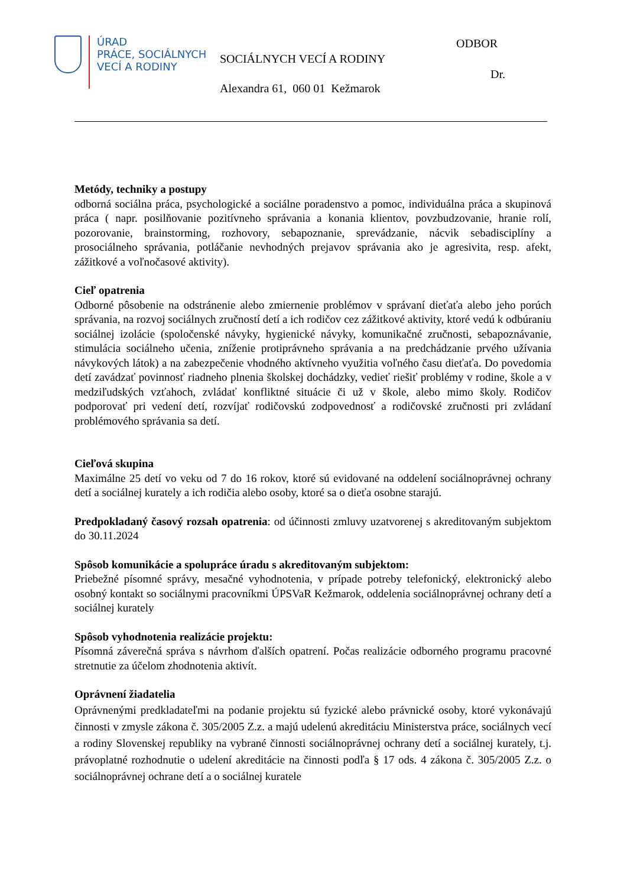ÚRAD
PRÁCE, SOCIÁLNYCH
VECÍ A RODINY
ODBOR
SOCIÁLNYCH VECÍ A RODINY
Dr.
Alexandra 61, 060 01 Kežmarok
Metódy, techniky a postupy
odborná sociálna práca, psychologické a sociálne poradenstvo a pomoc, individuálna práca a skupinová práca ( napr. posilňovanie pozitívneho správania a konania klientov, povzbudzovanie, hranie rolí, pozorovanie, brainstorming, rozhovory, sebapoznanie, sprevádzanie, nácvik sebadisciplíny a prosociálneho správania, potláčanie nevhodných prejavov správania ako je agresivita, resp. afekt, zážitkové a voľnočasové aktivity).
Cieľ opatrenia
Odborné pôsobenie na odstránenie alebo zmiernenie problémov v správaní dieťaťa alebo jeho porúch správania, na rozvoj sociálnych zručností detí a ich rodičov cez zážitkové aktivity, ktoré vedú k odbúraniu sociálnej izolácie (spoločenské návyky, hygienické návyky, komunikačné zručnosti, sebapoznávanie, stimulácia sociálneho učenia, zníženie protiprávneho správania a na predchádzanie prvého užívania návykových látok) a na zabezpečenie vhodného aktívneho využitia voľného času dieťaťa. Do povedomia detí zavádzať povinnosť riadneho plnenia školskej dochádzky, vedieť riešiť problémy v rodine, škole a v medziľudských vzťahoch, zvládať konfliktné situácie či už v škole, alebo mimo školy. Rodičov podporovať pri vedení detí, rozvíjať rodičovskú zodpovednosť a rodičovské zručnosti pri zvládaní problémového správania sa detí.
Cieľová skupina
Maximálne 25 detí vo veku od 7 do 16 rokov, ktoré sú evidované na oddelení sociálnoprávnej ochrany detí a sociálnej kurately a ich rodičia alebo osoby, ktoré sa o dieťa osobne starajú.
Predpokladaný časový rozsah opatrenia: od účinnosti zmluvy uzatvorenej s akreditovaným subjektom do 30.11.2024
Spôsob komunikácie a spolupráce úradu s akreditovaným subjektom:
Priebežné písomné správy, mesačné vyhodnotenia, v prípade potreby telefonický, elektronický alebo osobný kontakt so sociálnymi pracovníkmi ÚPSVaR Kežmarok, oddelenia sociálnoprávnej ochrany detí a sociálnej kurately
Spôsob vyhodnotenia realizácie projektu:
Písomná záverečná správa s návrhom ďalších opatrení. Počas realizácie odborného programu pracovné stretnutie za účelom zhodnotenia aktivít.
Oprávnení žiadatelia
Oprávnenými predkladateľmi na podanie projektu sú fyzické alebo právnické osoby, ktoré vykonávajú činnosti v zmysle zákona č. 305/2005 Z.z. a majú udelenú akreditáciu Ministerstva práce, sociálnych vecí a rodiny Slovenskej republiky na vybrané činnosti sociálnoprávnej ochrany detí a sociálnej kurately, t.j. právoplatné rozhodnutie o udelení akreditácie na činnosti podľa § 17 ods. 4 zákona č. 305/2005 Z.z. o sociálnoprávnej ochrane detí a o sociálnej kuratele